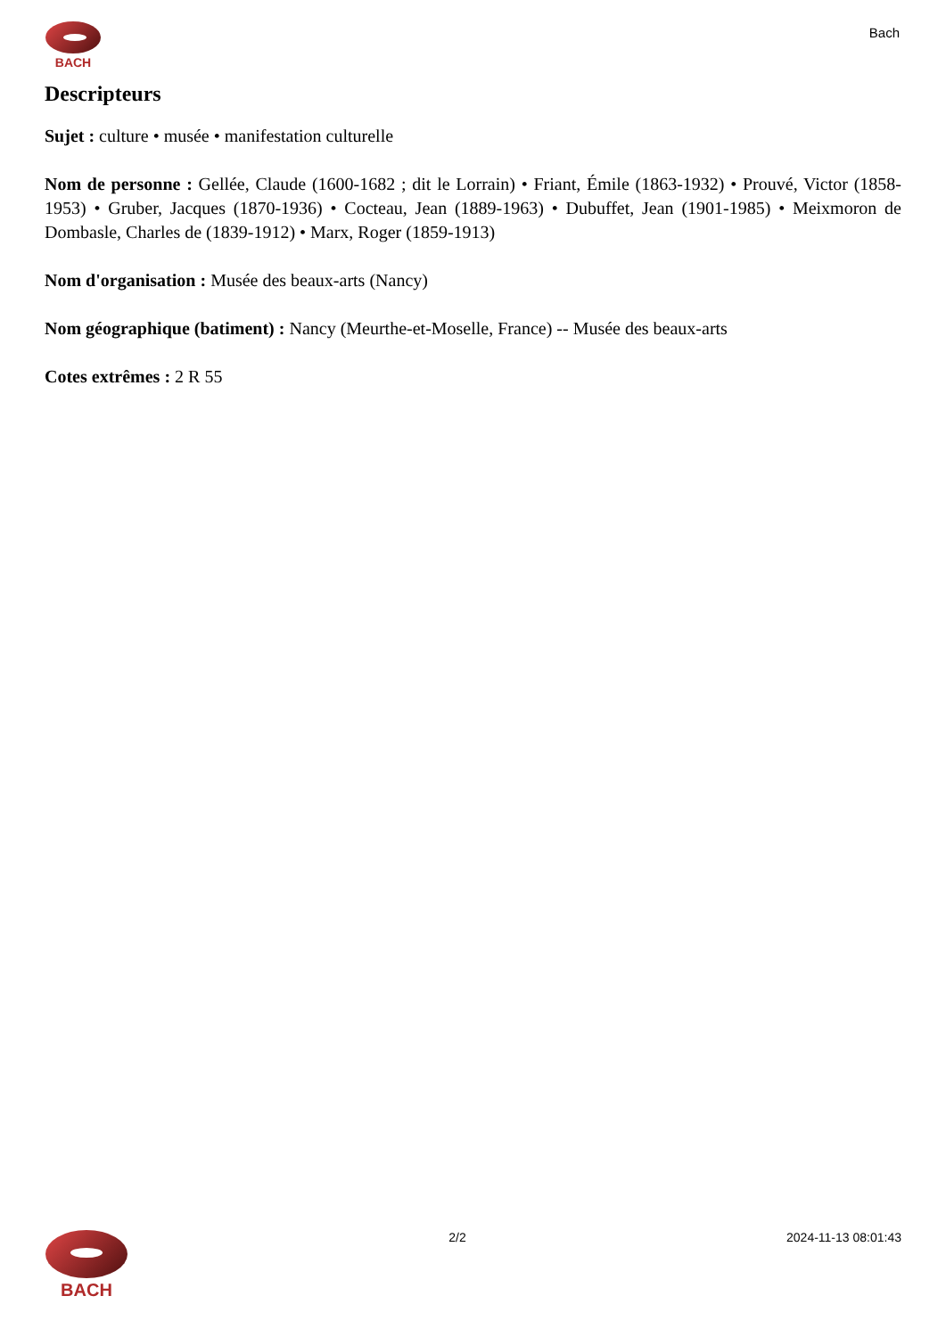BACH
Bach
Descripteurs
Sujet : culture • musée • manifestation culturelle
Nom de personne : Gellée, Claude (1600-1682 ; dit le Lorrain) • Friant, Émile (1863-1932) • Prouvé, Victor (1858-1953) • Gruber, Jacques (1870-1936) • Cocteau, Jean (1889-1963) • Dubuffet, Jean (1901-1985) • Meixmoron de Dombasle, Charles de (1839-1912) • Marx, Roger (1859-1913)
Nom d'organisation : Musée des beaux-arts (Nancy)
Nom géographique (batiment) : Nancy (Meurthe-et-Moselle, France) -- Musée des beaux-arts
Cotes extrêmes : 2 R 55
BACH
2/2 2024-11-13 08:01:43